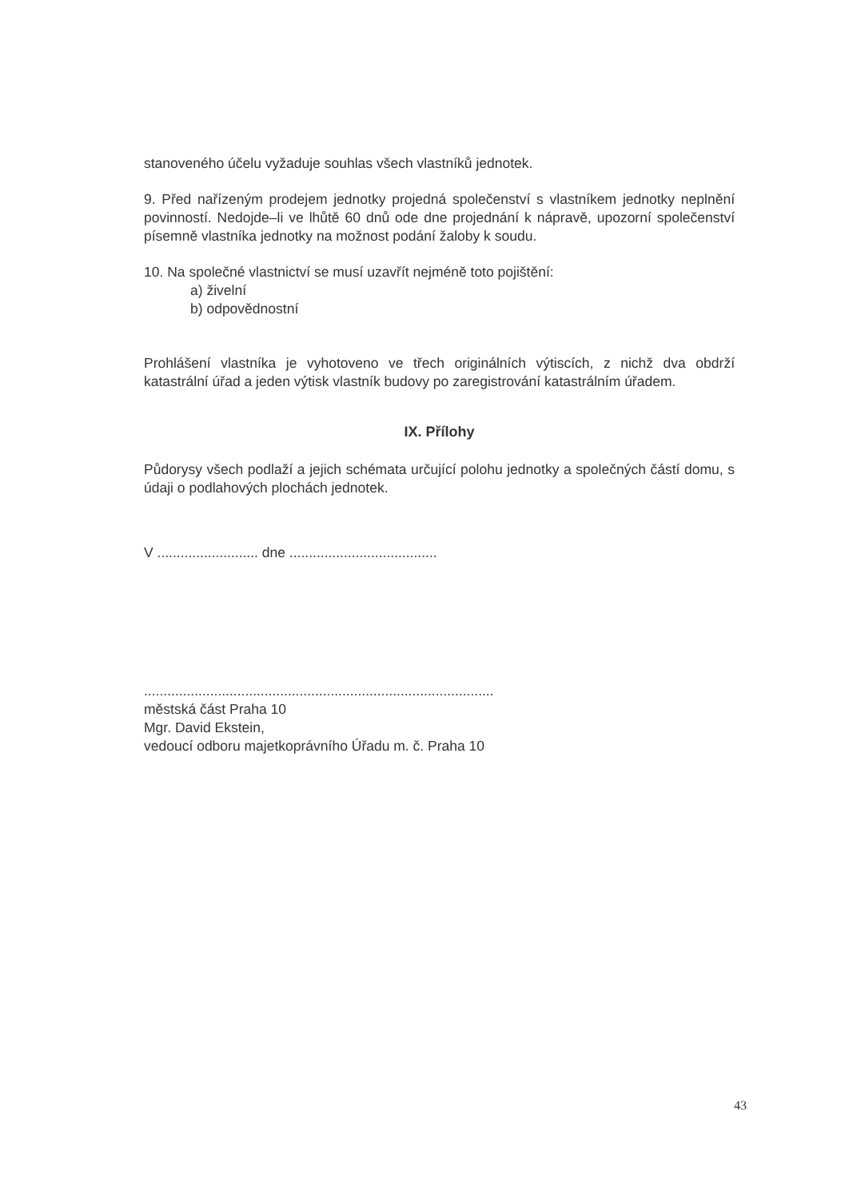stanoveného účelu vyžaduje souhlas všech vlastníků jednotek.
9. Před nařízeným prodejem jednotky projedná společenství s vlastníkem jednotky neplnění povinností. Nedojde–li ve lhůtě 60 dnů ode dne projednání k nápravě, upozorní společenství písemně vlastníka jednotky na možnost podání žaloby k soudu.
10. Na společné vlastnictví se musí uzavřít nejméně toto pojištění:
a) živelní
b) odpovědnostní
Prohlášení vlastníka je vyhotoveno ve třech originálních výtiscích, z nichž dva obdrží katastrální úřad a jeden výtisk vlastník budovy po zaregistrování katastrálním úřadem.
IX. Přílohy
Půdorysy všech podlaží a jejich schémata určující polohu jednotky a společných částí domu, s údaji o podlahových plochách jednotek.
V .......................... dne ......................................
..........................................................................................
městská část Praha 10
Mgr. David Ekstein,
vedoucí odboru majetkoprávního Úřadu m. č. Praha 10
43